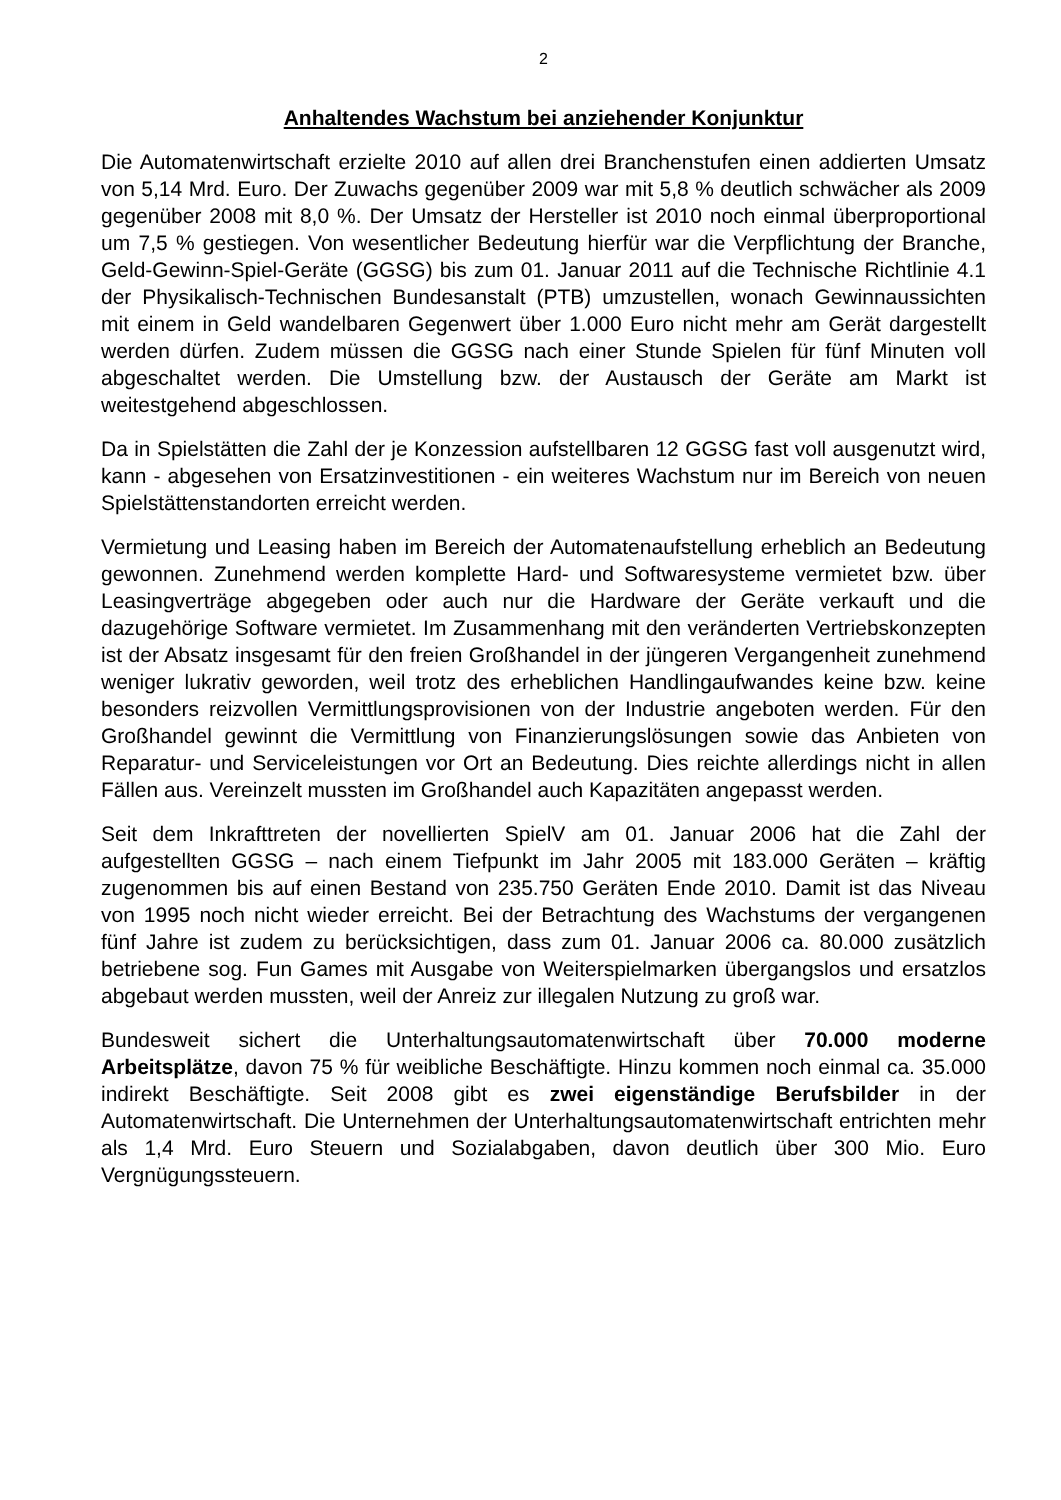2
Anhaltendes Wachstum bei anziehender Konjunktur
Die Automatenwirtschaft erzielte 2010 auf allen drei Branchenstufen einen addierten Umsatz von 5,14 Mrd. Euro. Der Zuwachs gegenüber 2009 war mit 5,8 % deutlich schwächer als 2009 gegenüber 2008 mit 8,0 %. Der Umsatz der Hersteller ist 2010 noch einmal überproportional um 7,5 % gestiegen. Von wesentlicher Bedeutung hierfür war die Verpflichtung der Branche, Geld-Gewinn-Spiel-Geräte (GGSG) bis zum 01. Januar 2011 auf die Technische Richtlinie 4.1 der Physikalisch-Technischen Bundesanstalt (PTB) umzustellen, wonach Gewinnaussichten mit einem in Geld wandelbaren Gegenwert über 1.000 Euro nicht mehr am Gerät dargestellt werden dürfen. Zudem müssen die GGSG nach einer Stunde Spielen für fünf Minuten voll abgeschaltet werden. Die Umstellung bzw. der Austausch der Geräte am Markt ist weitestgehend abgeschlossen.
Da in Spielstätten die Zahl der je Konzession aufstellbaren 12 GGSG fast voll ausgenutzt wird, kann - abgesehen von Ersatzinvestitionen - ein weiteres Wachstum nur im Bereich von neuen Spielstättenstandorten erreicht werden.
Vermietung und Leasing haben im Bereich der Automatenaufstellung erheblich an Bedeutung gewonnen. Zunehmend werden komplette Hard- und Softwaresysteme vermietet bzw. über Leasingverträge abgegeben oder auch nur die Hardware der Geräte verkauft und die dazugehörige Software vermietet. Im Zusammenhang mit den veränderten Vertriebskonzepten ist der Absatz insgesamt für den freien Großhandel in der jüngeren Vergangenheit zunehmend weniger lukrativ geworden, weil trotz des erheblichen Handlingaufwandes keine bzw. keine besonders reizvollen Vermittlungsprovisionen von der Industrie angeboten werden. Für den Großhandel gewinnt die Vermittlung von Finanzierungslösungen sowie das Anbieten von Reparatur- und Serviceleistungen vor Ort an Bedeutung. Dies reichte allerdings nicht in allen Fällen aus. Vereinzelt mussten im Großhandel auch Kapazitäten angepasst werden.
Seit dem Inkrafttreten der novellierten SpielV am 01. Januar 2006 hat die Zahl der aufgestellten GGSG – nach einem Tiefpunkt im Jahr 2005 mit 183.000 Geräten – kräftig zugenommen bis auf einen Bestand von 235.750 Geräten Ende 2010. Damit ist das Niveau von 1995 noch nicht wieder erreicht. Bei der Betrachtung des Wachstums der vergangenen fünf Jahre ist zudem zu berücksichtigen, dass zum 01. Januar 2006 ca. 80.000 zusätzlich betriebene sog. Fun Games mit Ausgabe von Weiterspielmarken übergangslos und ersatzlos abgebaut werden mussten, weil der Anreiz zur illegalen Nutzung zu groß war.
Bundesweit sichert die Unterhaltungsautomatenwirtschaft über 70.000 moderne Arbeitsplätze, davon 75 % für weibliche Beschäftigte. Hinzu kommen noch einmal ca. 35.000 indirekt Beschäftigte. Seit 2008 gibt es zwei eigenständige Berufsbilder in der Automatenwirtschaft. Die Unternehmen der Unterhaltungsautomatenwirtschaft entrichten mehr als 1,4 Mrd. Euro Steuern und Sozialabgaben, davon deutlich über 300 Mio. Euro Vergnügungssteuern.